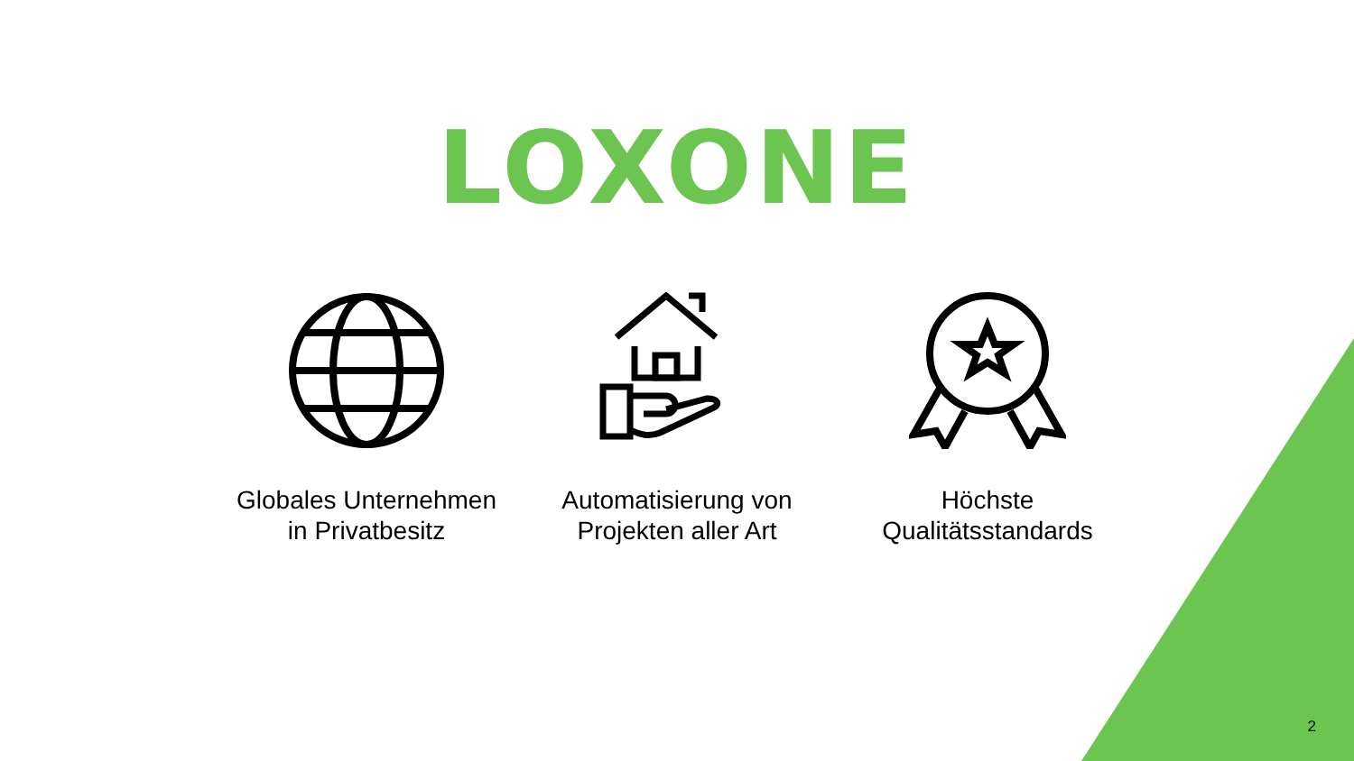LOXONE
Globales Unternehmen
in Privatbesitz
Automatisierung von
Projekten aller Art
Höchste
Qualitätsstandards
2